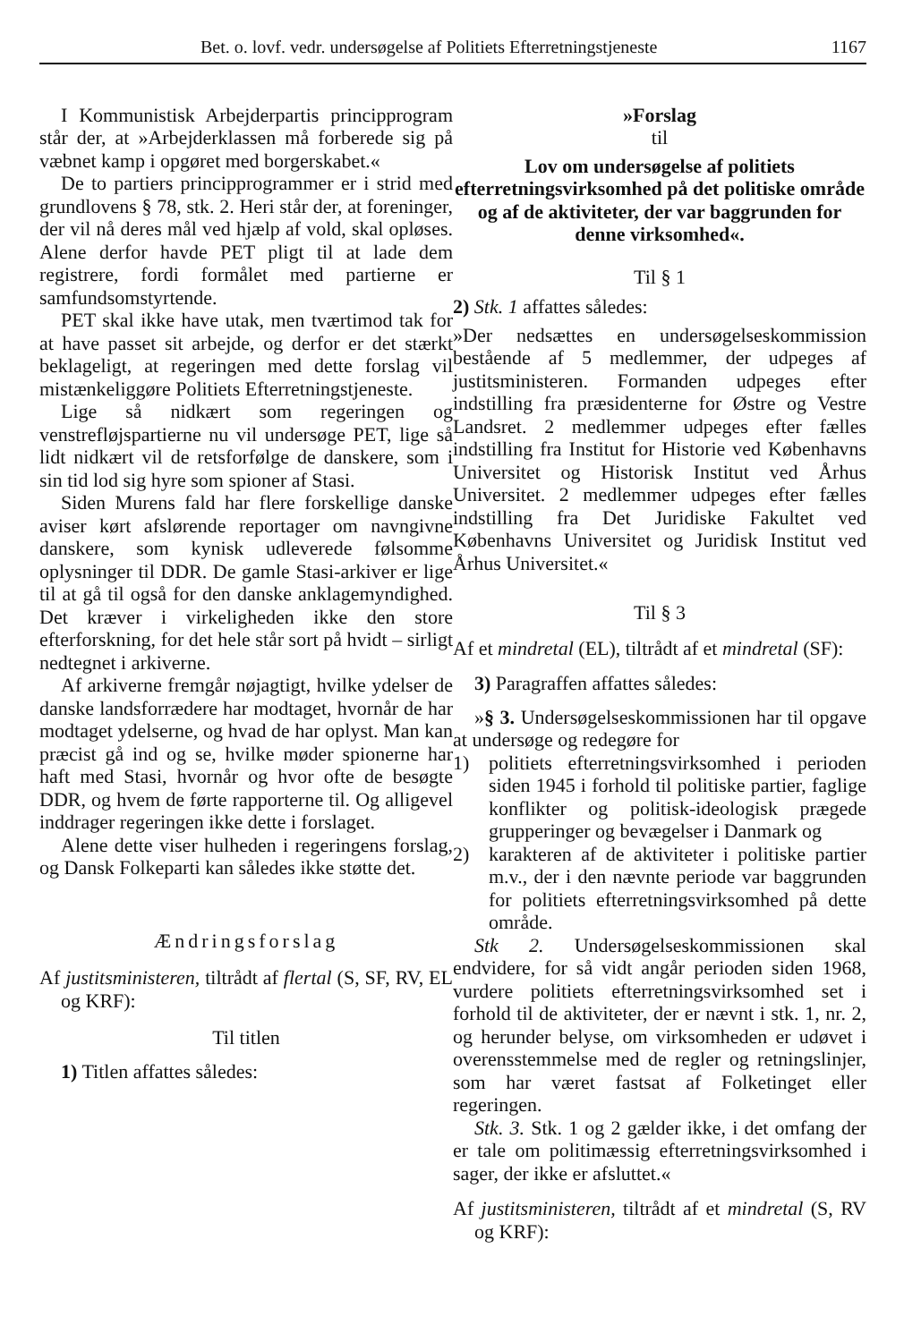Bet. o. lovf. vedr. undersøgelse af Politiets Efterretningstjeneste 1167
I Kommunistisk Arbejderpartis principprogram står der, at »Arbejderklassen må forberede sig på væbnet kamp i opgøret med borgerskabet.«
De to partiers principprogrammer er i strid med grundlovens § 78, stk. 2. Heri står der, at foreninger, der vil nå deres mål ved hjælp af vold, skal opløses. Alene derfor havde PET pligt til at lade dem registrere, fordi formålet med partierne er samfundsomstyrtende.
PET skal ikke have utak, men tværtimod tak for at have passet sit arbejde, og derfor er det stærkt beklageligt, at regeringen med dette forslag vil mistænkeliggøre Politiets Efterretningstjeneste.
Lige så nidkært som regeringen og venstrefløjspartierne nu vil undersøge PET, lige så lidt nidkært vil de retsforfølge de danskere, som i sin tid lod sig hyre som spioner af Stasi.
Siden Murens fald har flere forskellige danske aviser kørt afslørende reportager om navngivne danskere, som kynisk udleverede følsomme oplysninger til DDR. De gamle Stasi-arkiver er lige til at gå til også for den danske anklagemyndighed. Det kræver i virkeligheden ikke den store efterforskning, for det hele står sort på hvidt – sirligt nedtegnet i arkiverne.
Af arkiverne fremgår nøjagtigt, hvilke ydelser de danske landsforrædere har modtaget, hvornår de har modtaget ydelserne, og hvad de har oplyst. Man kan præcist gå ind og se, hvilke møder spionerne har haft med Stasi, hvornår og hvor ofte de besøgte DDR, og hvem de førte rapporterne til. Og alligevel inddrager regeringen ikke dette i forslaget.
Alene dette viser hulheden i regeringens forslag, og Dansk Folkeparti kan således ikke støtte det.
Ændringsforslag
Af justitsministeren, tiltrådt af flertal (S, SF, RV, EL og KRF):
Til titlen
1) Titlen affattes således:
»Forslag
til
Lov om undersøgelse af politiets efterretningsvirksomhed på det politiske område og af de aktiviteter, der var baggrunden for denne virksomhed«.
Til § 1
2) Stk. 1 affattes således:
»Der nedsættes en undersøgelseskommission bestående af 5 medlemmer, der udpeges af justitsministeren. Formanden udpeges efter indstilling fra præsidenterne for Østre og Vestre Landsret. 2 medlemmer udpeges efter fælles indstilling fra Institut for Historie ved Københavns Universitet og Historisk Institut ved Århus Universitet. 2 medlemmer udpeges efter fælles indstilling fra Det Juridiske Fakultet ved Københavns Universitet og Juridisk Institut ved Århus Universitet.«
Til § 3
Af et mindretal (EL), tiltrådt af et mindretal (SF):
3) Paragraffen affattes således:
»§ 3. Undersøgelseskommissionen har til opgave at undersøge og redegøre for
1) politiets efterretningsvirksomhed i perioden siden 1945 i forhold til politiske partier, faglige konflikter og politisk-ideologisk prægede grupperinger og bevægelser i Danmark og
2) karakteren af de aktiviteter i politiske partier m.v., der i den nævnte periode var baggrunden for politiets efterretningsvirksomhed på dette område.
Stk 2. Undersøgelseskommissionen skal endvidere, for så vidt angår perioden siden 1968, vurdere politiets efterretningsvirksomhed set i forhold til de aktiviteter, der er nævnt i stk. 1, nr. 2, og herunder belyse, om virksomheden er udøvet i overensstemmelse med de regler og retningslinjer, som har været fastsat af Folketinget eller regeringen.
Stk. 3. Stk. 1 og 2 gælder ikke, i det omfang der er tale om politimæssig efterretningsvirksomhed i sager, der ikke er afsluttet.«
Af justitsministeren, tiltrådt af et mindretal (S, RV og KRF):